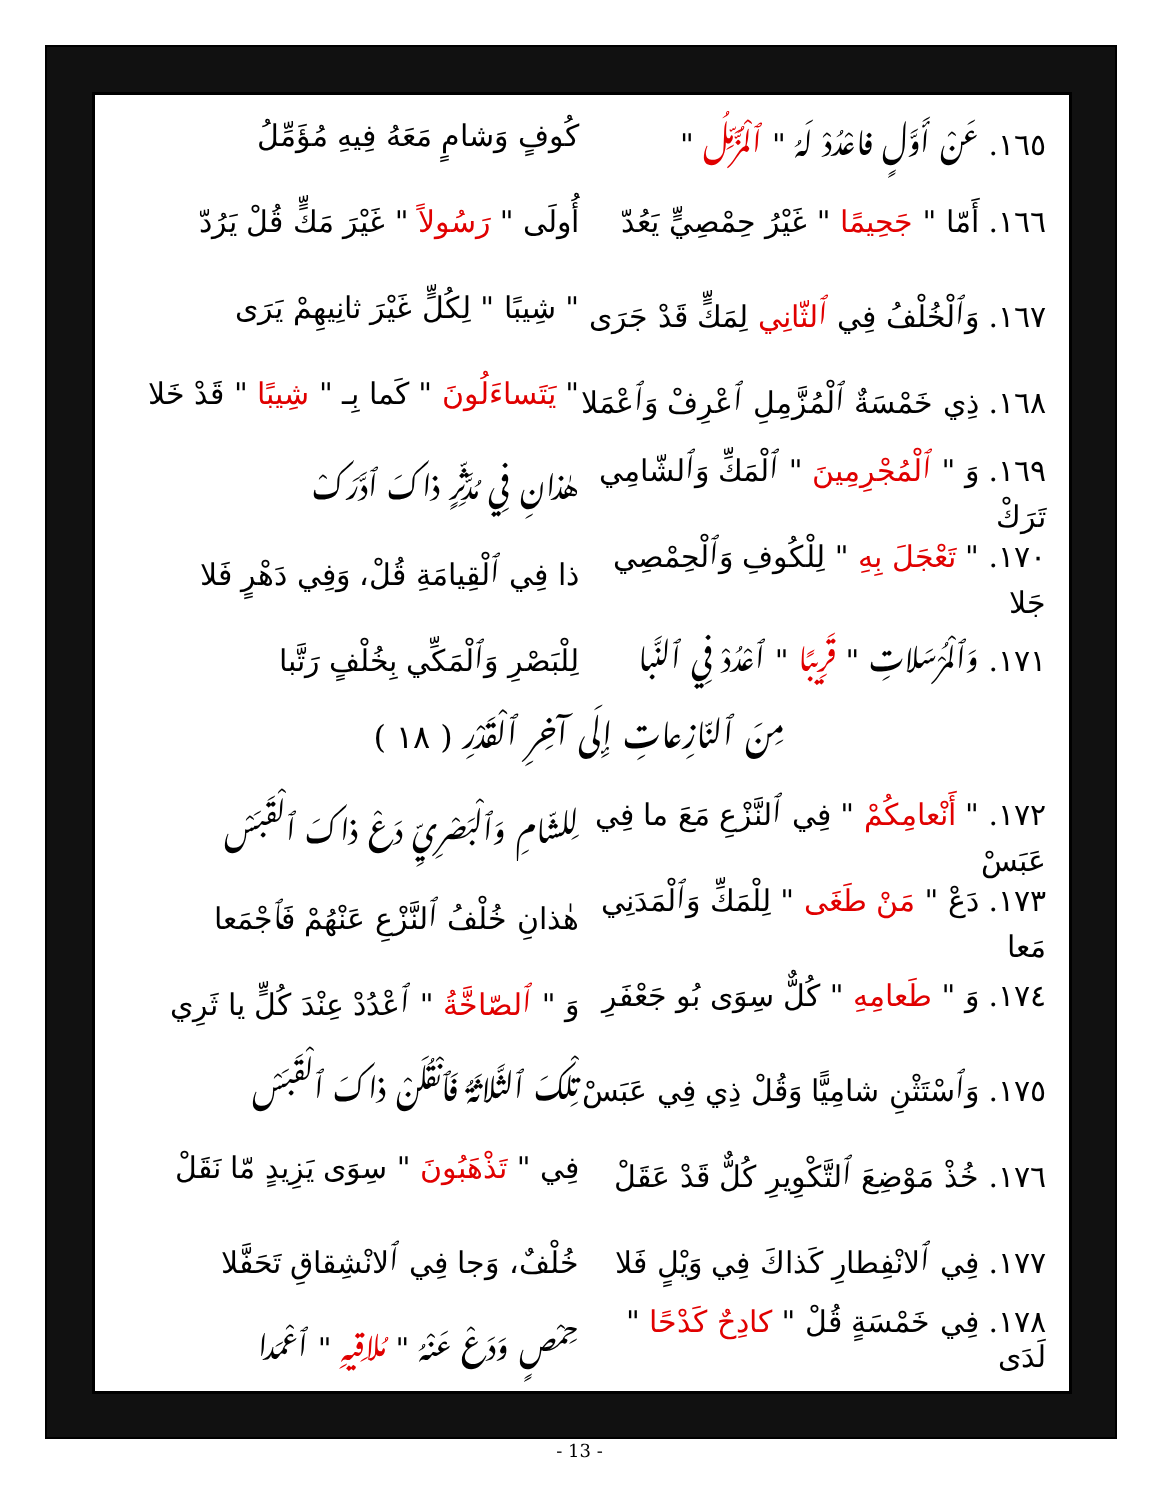١٦٥. عَنْ أَوَّلٍ فاعْدُدْ لَهُ " ٱلْمُزَّمِّلُ "
كُوفٍ وَشامٍ مَعَهُ فِيهِ مُؤَمِّلُ
١٦٦. أَمّا " جَحِيمًا " غَيْرُ حِمْصِيٍّ يَعُدّ
أُولَى " رَسُولاً " غَيْرَ مَكٍّ قُلْ يَرُدّ
١٦٧. وَٱلْخُلْفُ فِي ٱلثّانِي لِمَكٍّ قَدْ جَرَى
" شِيبًا " لِكُلٍّ غَيْرَ ثانِيهِمْ يَرَى
١٦٨. ذِي خَمْسَةٌ ٱلْمُزَّمِلِ ٱعْرِفْ وَٱعْمَلا
" يَتَساءَلُونَ " كَما بِـ " شِيبًا " قَدْ خَلا
١٦٩. وَ " ٱلْمُجْرِمِينَ " ٱلْمَكِّ وَٱلشّامِي تَرَكْ
هٰذانِ فِي مُدَّثِّرٍ ذاكَ ٱدَّرَكْ
١٧٠. " تَعْجَلَ بِهِ " لِلْكُوفِ وَٱلْحِمْصِي جَلا
ذا فِي ٱلْقِيامَةِ قُلْ، وَفِي دَهْرٍ فَلا
١٧١. وَٱلْمُرْسَلاتِ " قَرِيبًا " ٱعْدُدْ فِي ٱلنَّبا
لِلْبَصْرِ وَٱلْمَكِّي بِخُلْفٍ رَتَّبا
مِنَ ٱلنّازِعاتِ إِلَى آخِرِ ٱلْقَدْرِ ( ١٨ )
١٧٢. " أَنْعامِكُمْ " فِي ٱلنَّزْعِ مَعَ ما فِي عَبَسْ
لِلشّامِ وَٱلْبَصْرِيِّ دَعْ ذاكَ ٱلْقَبَسْ
١٧٣. دَعْ " مَنْ طَغَى " لِلْمَكِّ وَٱلْمَدَنِي مَعا
هٰذانِ خُلْفُ ٱلنَّزْعِ عَنْهُمْ فَٱجْمَعا
١٧٤. وَ " طَعامِهِ " كُلٌّ سِوَى بُو جَعْفَرِ
وَ " ٱلصّاخَّةُ " ٱعْدُدْ عِنْدَ كُلٍّ يا ثَرِي
١٧٥. وَٱسْتَثْنِ شامِيًّا وَقُلْ ذِي فِي عَبَسْ
تِلْكَ ٱلثَّلاثَةُ فَٱنْقُلَنْ ذاكَ ٱلْقَبَسْ
١٧٦. خُذْ مَوْضِعَ ٱلتَّكْوِيرِ كُلٌّ قَدْ عَقَلْ
فِي " تَذْهَبُونَ " سِوَى يَزِيدٍ مّا نَقَلْ
١٧٧. فِي ٱلانْفِطارِ كَذاكَ فِي وَيْلٍ فَلا
خُلْفٌ، وَجا فِي ٱلانْشِقاقِ تَحَفَّلا
١٧٨. فِي خَمْسَةٍ قُلْ " كادِحٌ كَدْحًا " لَدَى
حِمْصٍ وَدَعْ عَنْهُ " مُلاقِيهِ " ٱعْمَدا
- 13 -